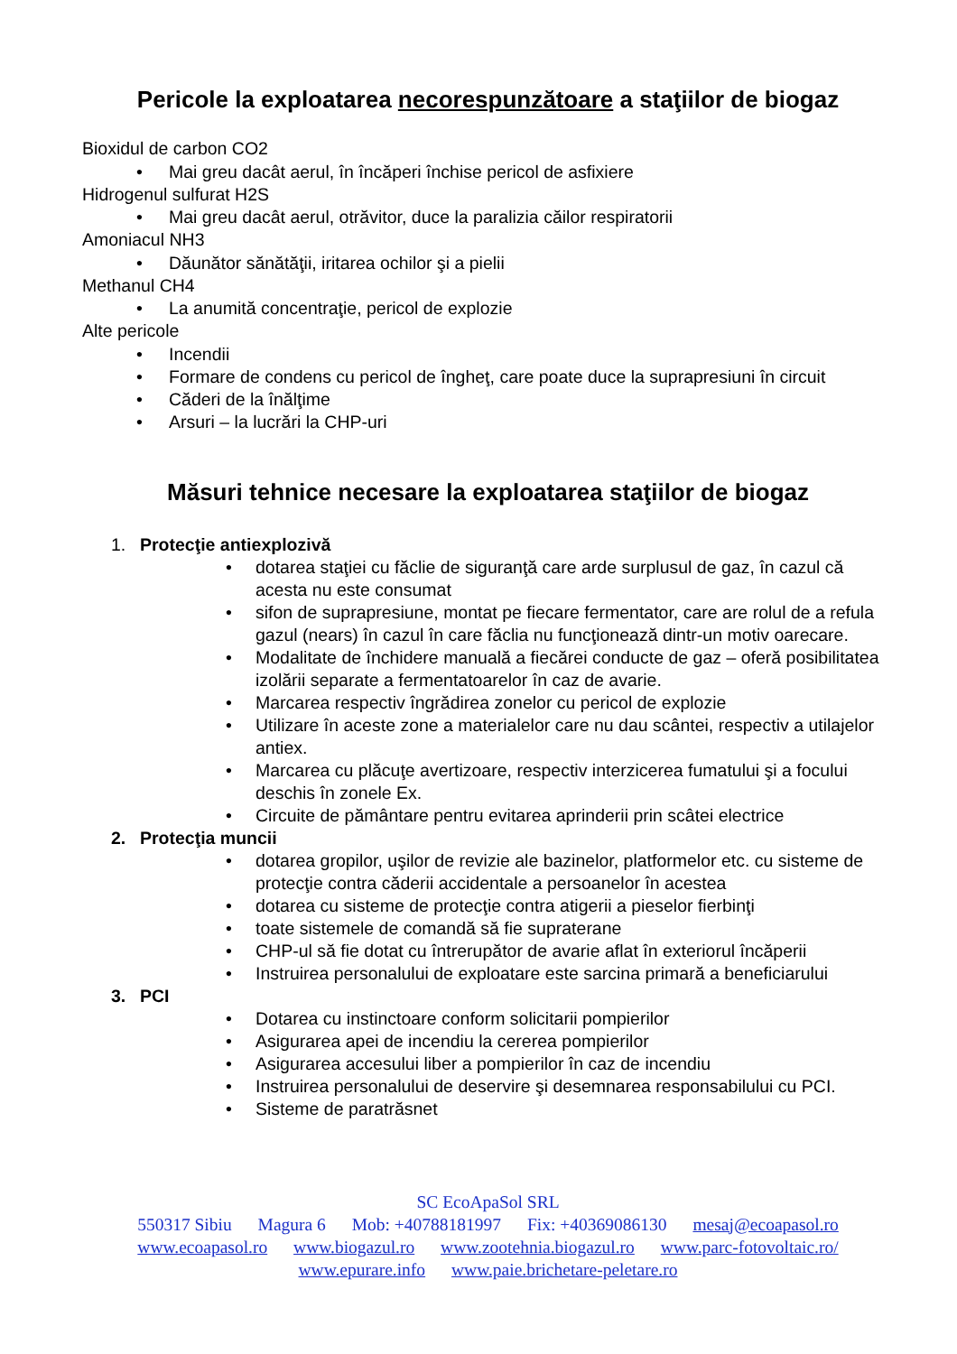Pericole la exploatarea necorespunzătoare a staţiilor de biogaz
Bioxidul de carbon CO2
• Mai greu dacât aerul, în încăperi închise pericol de asfixiere
Hidrogenul sulfurat H2S
• Mai greu dacât aerul, otrăvitor, duce la paralizia căilor respiratorii
Amoniacul NH3
• Dăunător sănătăţii, iritarea ochilor şi a pielii
Methanul CH4
• La anumită concentraţie, pericol de explozie
Alte pericole
• Incendii
• Formare de condens cu pericol de îngheţ, care poate duce la suprapresiuni în circuit
• Căderi de la înălţime
• Arsuri – la lucrări la CHP-uri
Măsuri tehnice necesare la exploatarea staţiilor de biogaz
1. Protecţie antiexplozivă
• dotarea staţiei cu făclie de siguranţă care arde surplusul de gaz, în cazul că acesta nu este consumat
• sifon de suprapresiune, montat pe fiecare fermentator, care are rolul de a refula gazul (nears) în cazul în care făclia nu funcţionează dintr-un motiv oarecare.
• Modalitate de închidere manuală a fiecărei conducte de gaz – oferă posibilitatea izolării separate a fermentatoarelor în caz de avarie.
• Marcarea respectiv îngrădirea zonelor cu pericol de explozie
• Utilizare în aceste zone a materialelor care nu dau scântei, respectiv a utilajelor antiex.
• Marcarea cu plăcuţe avertizoare, respectiv interzicerea fumatului şi a focului deschis în zonele Ex.
• Circuite de pământare pentru evitarea aprinderii prin scâtei electrice
2. Protecţia muncii
• dotarea gropilor, uşilor de revizie ale bazinelor, platformelor etc. cu sisteme de protecţie contra căderii accidentale a persoanelor în acestea
• dotarea cu sisteme de protecţie contra atigerii a pieselor fierbinţi
• toate sistemele de comandă să fie supraterane
• CHP-ul să fie dotat cu întrerupător de avarie aflat în exteriorul încăperii
• Instruirea personalului de exploatare este sarcina primară a beneficiarului
3. PCI
• Dotarea cu instinctoare conform solicitarii pompierilor
• Asigurarea apei de incendiu la cererea pompierilor
• Asigurarea accesului liber a pompierilor în caz de incendiu
• Instruirea personalului de deservire şi desemnarea responsabilului cu PCI.
• Sisteme de paratrăsnet
SC EcoApaSol SRL
550317 Sibiu Magura 6 Mob: +40788181997 Fix: +40369086130 mesaj@ecoapasol.ro
www.ecoapasol.ro www.biogazul.ro www.zootehnia.biogazul.ro www.parc-fotovoltaic.ro/
www.epurare.info www.paie.brichetare-peletare.ro